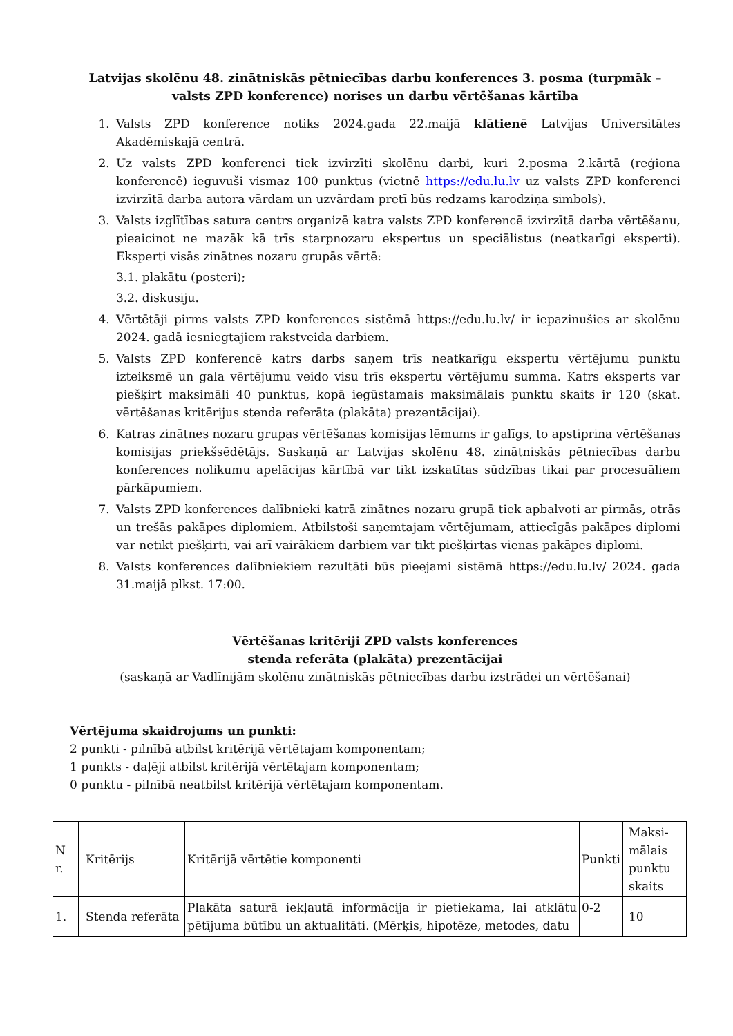Latvijas skolēnu 48. zinātniskās pētniecības darbu konferences 3. posma (turpmāk – valsts ZPD konference) norises un darbu vērtēšanas kārtība
1. Valsts ZPD konference notiks 2024.gada 22.maijā klātienē Latvijas Universitātes Akadēmiskajā centrā.
2. Uz valsts ZPD konferenci tiek izvirzīti skolēnu darbi, kuri 2.posma 2.kārtā (reģiona konferencē) ieguvuši vismaz 100 punktus (vietnē https://edu.lu.lv uz valsts ZPD konferenci izvirzītā darba autora vārdam un uzvārdam pretī būs redzams karodziņa simbols).
3. Valsts izglītības satura centrs organizē katra valsts ZPD konferencē izvirzītā darba vērtēšanu, pieaicinot ne mazāk kā trīs starpnozaru ekspertus un speciālistus (neatkarīgi eksperti). Eksperti visās zinātnes nozaru grupās vērtē:
3.1. plakātu (posteri);
3.2. diskusiju.
4. Vērtētāji pirms valsts ZPD konferences sistēmā https://edu.lu.lv/ ir iepazinušies ar skolēnu 2024. gadā iesniegtajiem rakstveida darbiem.
5. Valsts ZPD konferencē katrs darbs saņem trīs neatkarīgu ekspertu vērtējumu punktu izteiksmē un gala vērtējumu veido visu trīs ekspertu vērtējumu summa. Katrs eksperts var piešķirt maksimāli 40 punktus, kopā iegūstamais maksimālais punktu skaits ir 120 (skat. vērtēšanas kritērijus stenda referāta (plakāta) prezentācijai).
6. Katras zinātnes nozaru grupas vērtēšanas komisijas lēmums ir galīgs, to apstiprina vērtēšanas komisijas priekšsēdētājs. Saskaņā ar Latvijas skolēnu 48. zinātniskās pētniecības darbu konferences nolikumu apelācijas kārtībā var tikt izskatītas sūdzības tikai par procesuāliem pārkāpumiem.
7. Valsts ZPD konferences dalībnieki katrā zinātnes nozaru grupā tiek apbalvoti ar pirmās, otrās un trešās pakāpes diplomiem. Atbilstoši saņemtajam vērtējumam, attiecīgās pakāpes diplomi var netikt piešķirti, vai arī vairākiem darbiem var tikt piešķirtas vienas pakāpes diplomi.
8. Valsts konferences dalībniekiem rezultāti būs pieejami sistēmā https://edu.lu.lv/ 2024. gada 31.maijā plkst. 17:00.
Vērtēšanas kritēriji ZPD valsts konferences
stenda referāta (plakāta) prezentācijai
(saskaņā ar Vadlīnijām skolēnu zinātniskās pētniecības darbu izstrādei un vērtēšanai)
Vērtējuma skaidrojums un punkti:
2 punkti - pilnībā atbilst kritērijā vērtētajam komponentam;
1 punkts - daļēji atbilst kritērijā vērtētajam komponentam;
0 punktu - pilnībā neatbilst kritērijā vērtētajam komponentam.
| N r. | Kritērijs | Kritērijā vērtētie komponenti | Punkti | Maksi-mālais punktu skaits |
| 1. | Stenda referāta | Plakāta saturā iekļautā informācija ir pietiekama, lai atklātu pētījuma būtību un aktualitāti. (Mērķis, hipotēze, metodes, datu | 0-2 | 10 |